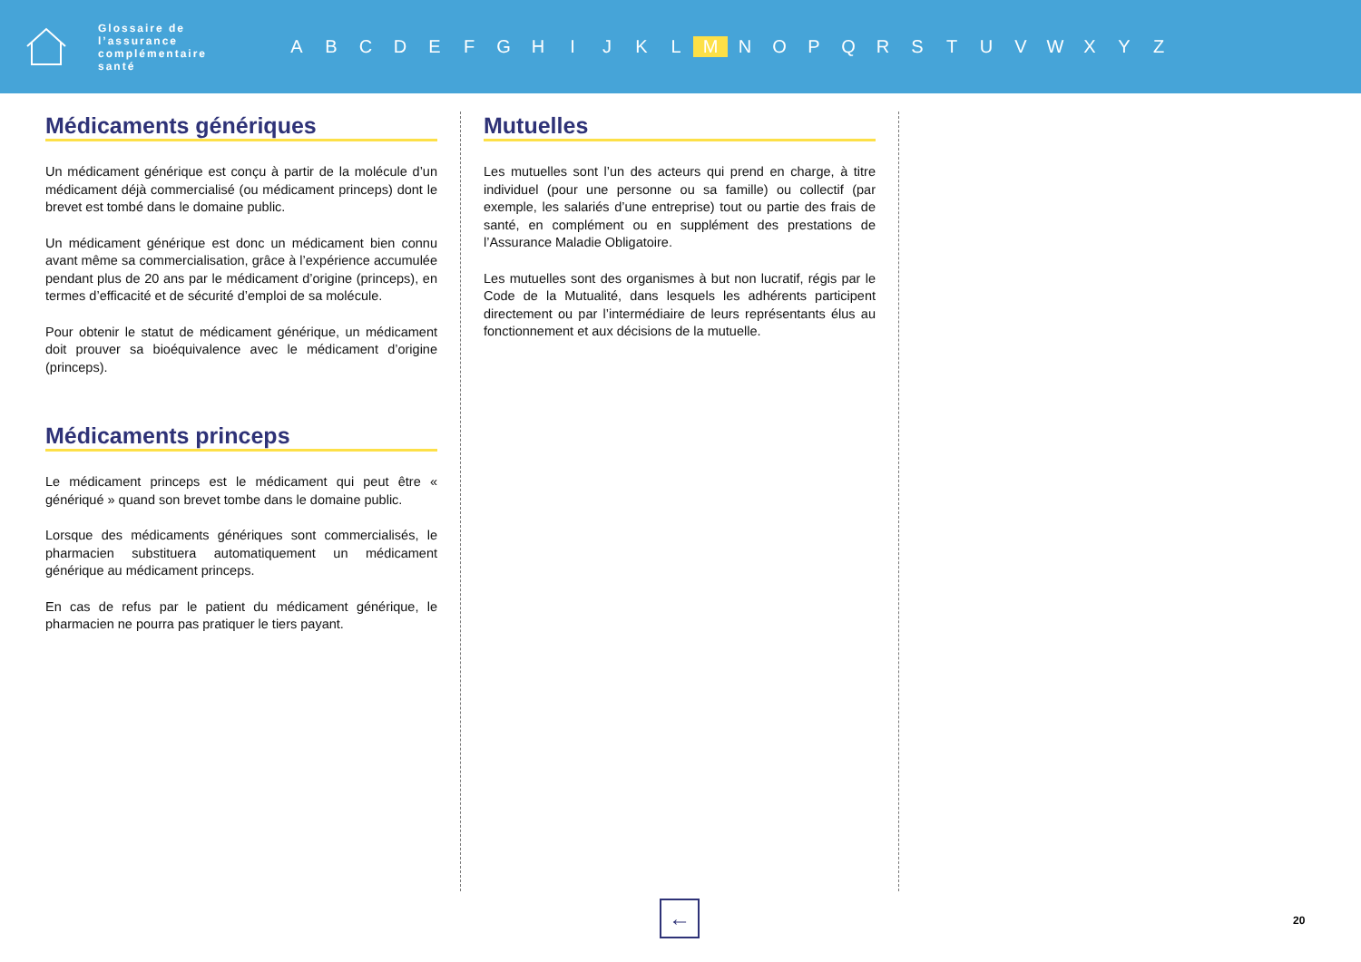Glossaire de l’assurance complémentaire santé
A B C D E F G H I J K L M N O P Q R S T U V W X Y Z
Médicaments génériques
Un médicament générique est conçu à partir de la molécule d’un médicament déjà commercialisé (ou médicament princeps) dont le brevet est tombé dans le domaine public.
Un médicament générique est donc un médicament bien connu avant même sa commercialisation, grâce à l’expérience accumulée pendant plus de 20 ans par le médicament d’origine (princeps), en termes d’efficacité et de sécurité d’emploi de sa molécule.
Pour obtenir le statut de médicament générique, un médicament doit prouver sa bioéquivalence avec le médicament d’origine (princeps).
Médicaments princeps
Le médicament princeps est le médicament qui peut être « génériqué » quand son brevet tombe dans le domaine public.
Lorsque des médicaments génériques sont commercialisés, le pharmacien substituera automatiquement un médicament générique au médicament princeps.
En cas de refus par le patient du médicament générique, le pharmacien ne pourra pas pratiquer le tiers payant.
Mutuelles
Les mutuelles sont l’un des acteurs qui prend en charge, à titre individuel (pour une personne ou sa famille) ou collectif (par exemple, les salariés d’une entreprise) tout ou partie des frais de santé, en complément ou en supplément des prestations de l’Assurance Maladie Obligatoire.
Les mutuelles sont des organismes à but non lucratif, régis par le Code de la Mutualité, dans lesquels les adhérents participent directement ou par l’intermédiaire de leurs représentants élus au fonctionnement et aux décisions de la mutuelle.
← 20